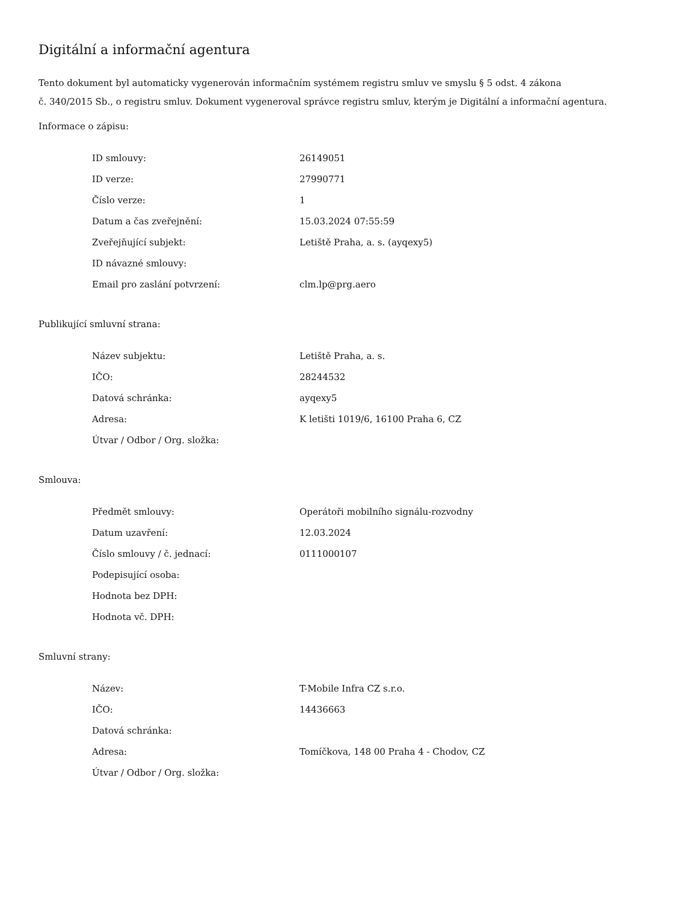Digitální a informační agentura
Tento dokument byl automaticky vygenerován informačním systémem registru smluv ve smyslu § 5 odst. 4 zákona
č. 340/2015 Sb., o registru smluv. Dokument vygeneroval správce registru smluv, kterým je Digitální a informační agentura.
Informace o zápisu:
| ID smlouvy: | 26149051 |
| ID verze: | 27990771 |
| Číslo verze: | 1 |
| Datum a čas zveřejnění: | 15.03.2024 07:55:59 |
| Zveřejňující subjekt: | Letiště Praha, a. s. (ayqexy5) |
| ID návazné smlouvy: | |
| Email pro zaslání potvrzení: | clm.lp@prg.aero |
Publikující smluvní strana:
| Název subjektu: | Letiště Praha, a. s. |
| IČO: | 28244532 |
| Datová schránka: | ayqexy5 |
| Adresa: | K letišti 1019/6, 16100 Praha 6, CZ |
| Útvar / Odbor / Org. složka: | |
Smlouva:
| Předmět smlouvy: | Operátoři mobilního signálu-rozvodny |
| Datum uzavření: | 12.03.2024 |
| Číslo smlouvy / č. jednací: | 0111000107 |
| Podepisující osoba: | |
| Hodnota bez DPH: | |
| Hodnota vč. DPH: | |
Smluvní strany:
| Název: | T-Mobile Infra CZ s.r.o. |
| IČO: | 14436663 |
| Datová schránka: | |
| Adresa: | Tomíčkova, 148 00 Praha 4 - Chodov, CZ |
| Útvar / Odbor / Org. složka: | |